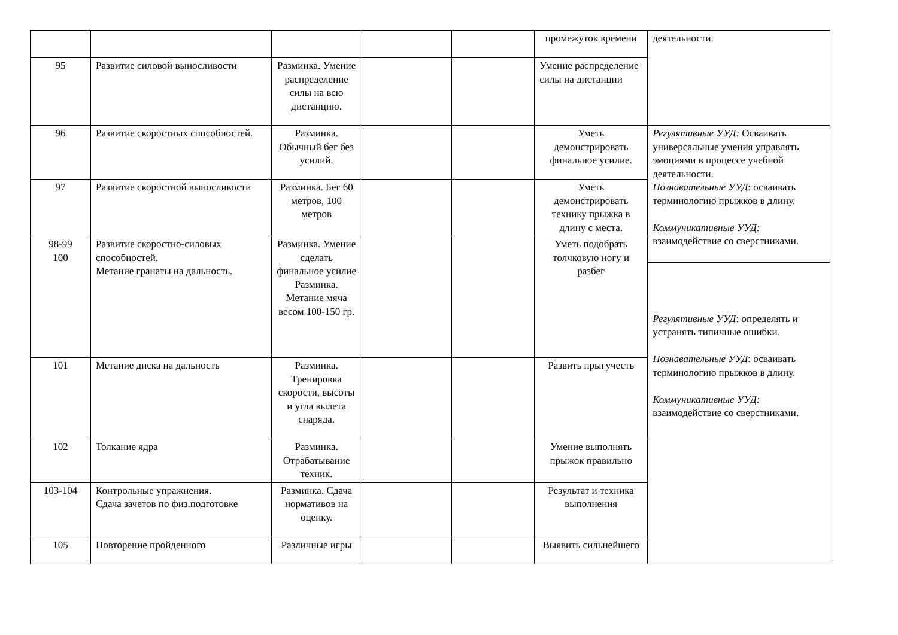| | | | | | промежуток времени | деятельности. |
| 95 | Развитие силовой выносливости | Разминка. Умение распределение силы на всю дистанцию. | | | Умение распределение силы на дистанции | |
| 96 | Развитие скоростных способностей. | Разминка. Обычный бег без усилий. | | | Уметь демонстрировать финальное усилие. | Регулятивные УУД: Осваивать универсальные умения управлять эмоциями в процессе учебной деятельности. Познавательные УУД : осваивать терминологию прыжков в длину. Коммуникативные УУД: взаимодействие со сверстниками. |
| 97 | Развитие скоростной выносливости | Разминка. Бег 60 метров, 100 метров | | | Уметь демонстрировать технику прыжка в длину с места. | |
| 98-99 100 | Развитие скоростно-силовых способностей. Метание гранаты на дальность. | Разминка. Умение сделать финальное усилие Разминка. Метание мяча весом 100-150 гр. | | | Уметь подобрать толчковую ногу и разбег | |
| | | | | | | Регулятивные УУД : определять и устранять типичные ошибки. Познавательные УУД : осваивать терминологию прыжков в длину. Коммуникативные УУД: взаимодействие со сверстниками. |
| 101 | Метание диска на дальность | Разминка. Тренировка скорости, высоты и угла вылета снаряда. | | | Развить прыгучесть | |
| 102 | Толкание ядра | Разминка. Отрабатывание техник. | | | Умение выполнять прыжок правильно | |
| 103-104 | Контрольные упражнения. Сдача зачетов по физ.подготовке | Разминка. Сдача нормативов на оценку. | | | Результат и техника выполнения | |
| 105 | Повторение пройденного | Различные игры | | | Выявить сильнейшего | |